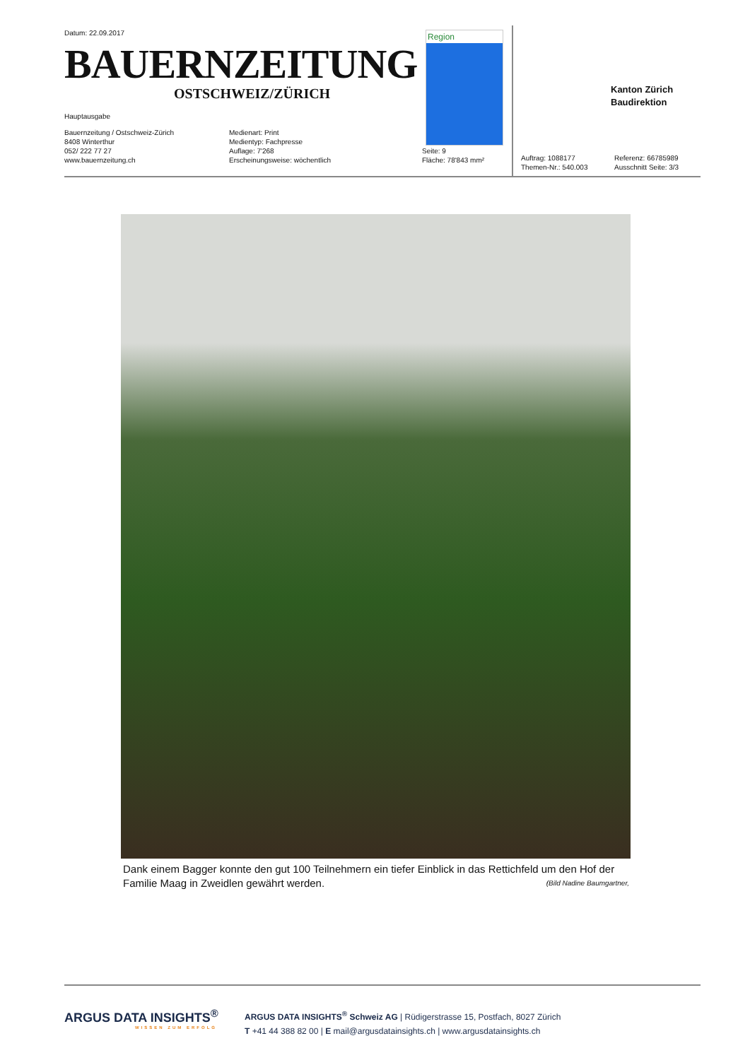Datum: 22.09.2017
BAUERNZEITUNG
OSTSCHWEIZ/ZÜRICH
Hauptausgabe
Bauernzeitung / Ostschweiz-Zürich
8408 Winterthur
052/ 222 77 27
www.bauernzeitung.ch
Medienart: Print
Medientyp: Fachpresse
Auflage: 7'268
Erscheinungsweise: wöchentlich
Seite: 9
Fläche: 78'843 mm²
Region
Kanton Zürich
Baudirektion
Auftrag: 1088177
Themen-Nr.: 540.003
Referenz: 66785989
Ausschnitt Seite: 3/3
Dank einem Bagger konnte den gut 100 Teilnehmern ein tiefer Einblick in das Rettichfeld um den Hof der Familie Maag in Zweidlen gewährt werden. (Bild Nadine Baumgartner,
ARGUS DATA INSIGHTS<sup>®</sup>
WISSEN ZUM ERFOLG
ARGUS DATA INSIGHTS<sup>®</sup> Schweiz AG | Rüdigerstrasse 15, Postfach, 8027 Zürich
T +41 44 388 82 00 | E mail@argusdatainsights.ch | www.argusdatainsights.ch